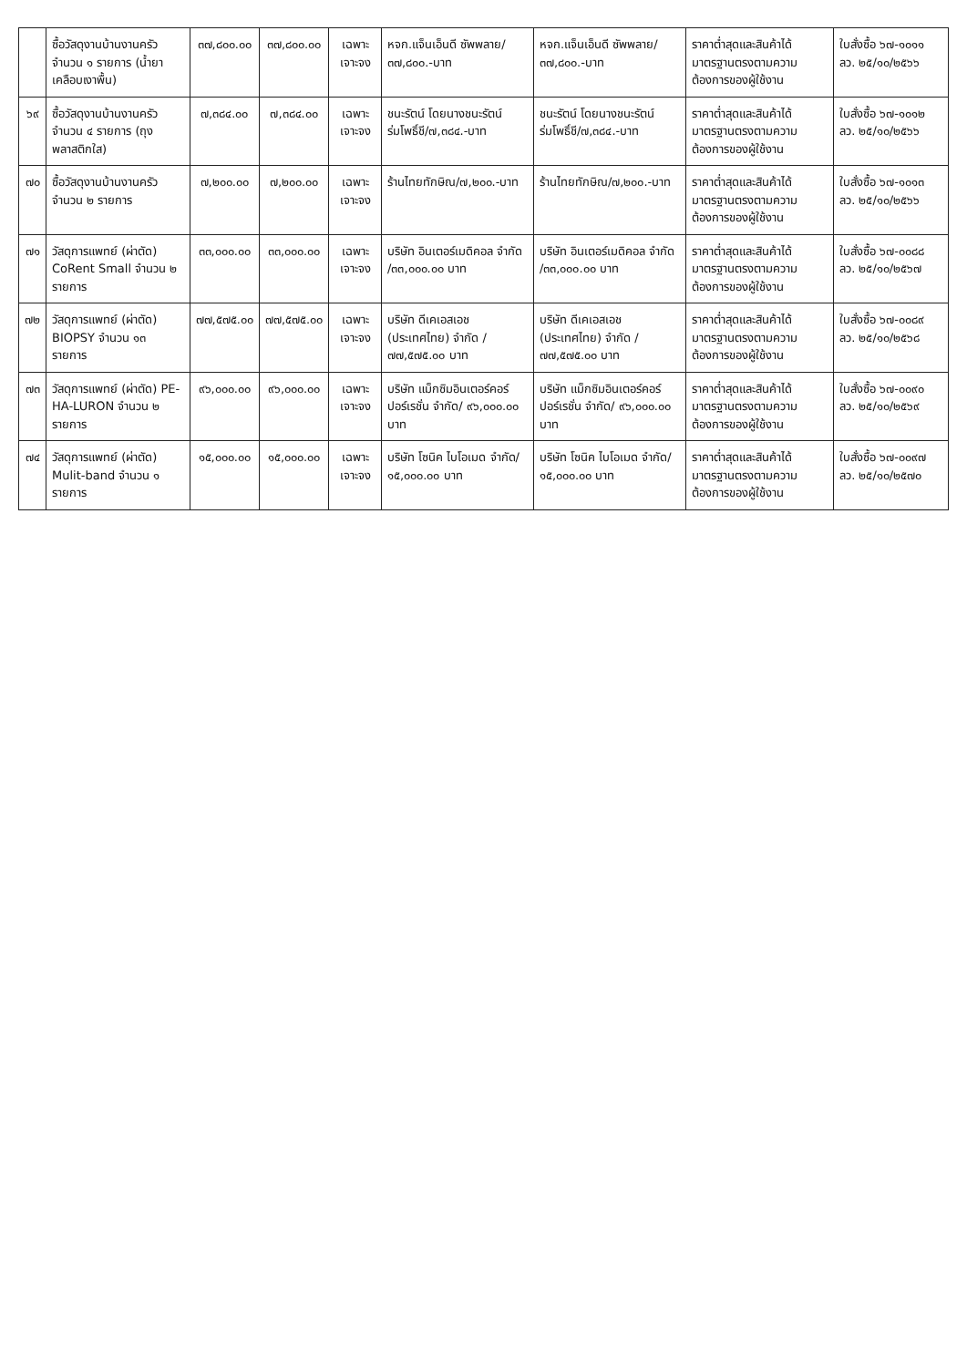| | ซื้อวัสดุงานบ้านงานครัว จำนวน ๑ รายการ (น้ำยาเคลือบเงาพื้น) | ๓๗,๘๐๐.๐๐ | ๓๗,๘๐๐.๐๐ | เฉพาะเจาะจง | หจก.แจ็นเอ็นดี ซัพพลาย/๓๗,๘๐๐.-บาท | หจก.แจ็นเอ็นดี ซัพพลาย/๓๗,๘๐๐.-บาท | ราคาต่ำสุดและสินค้าได้มาตรฐานตรงตามความต้องการของผู้ใช้งาน | ใบสั่งซื้อ ๖๗-๑๐๑๑ ลว. ๒๕/๑๐/๒๕๖๖ |
| ๖๙ | ซื้อวัสดุงานบ้านงานครัว จำนวน ๔ รายการ (ถุงพลาสติกใส) | ๗,๓๘๔.๐๐ | ๗,๓๘๔.๐๐ | เฉพาะเจาะจง | ชนะรัตน์ โดยนางชนะรัตน์ ร่มโพธิ์ชี/๗,๓๘๔.-บาท | ชนะรัตน์ โดยนางชนะรัตน์ ร่มโพธิ์ชี/๗,๓๘๔.-บาท | ราคาต่ำสุดและสินค้าได้มาตรฐานตรงตามความต้องการของผู้ใช้งาน | ใบสั่งซื้อ ๖๗-๑๐๑๒ ลว. ๒๕/๑๐/๒๕๖๖ |
| ๗๐ | ซื้อวัสดุงานบ้านงานครัว จำนวน ๒ รายการ | ๗,๒๐๐.๐๐ | ๗,๒๐๐.๐๐ | เฉพาะเจาะจง | ร้านไทยทักษิณ/๗,๒๐๐.-บาท | ร้านไทยทักษิณ/๗,๒๐๐.-บาท | ราคาต่ำสุดและสินค้าได้มาตรฐานตรงตามความต้องการของผู้ใช้งาน | ใบสั่งซื้อ ๖๗-๑๐๑๓ ลว. ๒๕/๑๐/๒๕๖๖ |
| ๗๑ | วัสดุการแพทย์ (ผ่าตัด) CoRent Small จำนวน ๒ รายการ | ๓๓,๐๐๐.๐๐ | ๓๓,๐๐๐.๐๐ | เฉพาะเจาะจง | บริษัท อินเตอร์เมดิคอล จำกัด /๓๓,๐๐๐.๐๐ บาท | บริษัท อินเตอร์เมดิคอล จำกัด /๓๓,๐๐๐.๐๐ บาท | ราคาต่ำสุดและสินค้าได้มาตรฐานตรงตามความต้องการของผู้ใช้งาน | ใบสั่งซื้อ ๖๗-๐๐๘๘ ลว. ๒๕/๑๐/๒๕๖๗ |
| ๗๒ | วัสดุการแพทย์ (ผ่าตัด) BIOPSY จำนวน ๑๓ รายการ | ๗๗,๕๗๕.๐๐ | ๗๗,๕๗๕.๐๐ | เฉพาะเจาะจง | บริษัท ดีเคเอสเอช (ประเทศไทย) จำกัด / ๗๗,๕๗๕.๐๐ บาท | บริษัท ดีเคเอสเอช (ประเทศไทย) จำกัด / ๗๗,๕๗๕.๐๐ บาท | ราคาต่ำสุดและสินค้าได้มาตรฐานตรงตามความต้องการของผู้ใช้งาน | ใบสั่งซื้อ ๖๗-๐๐๘๙ ลว. ๒๕/๑๐/๒๕๖๘ |
| ๗๓ | วัสดุการแพทย์ (ผ่าตัด) PE-HA-LURON จำนวน ๒ รายการ | ๙๖,๐๐๐.๐๐ | ๙๖,๐๐๐.๐๐ | เฉพาะเจาะจง | บริษัท แม็กซิมอินเตอร์คอร์ปอร์เรชั่น จำกัด/ ๙๖,๐๐๐.๐๐ บาท | บริษัท แม็กซิมอินเตอร์คอร์ปอร์เรชั่น จำกัด/ ๙๖,๐๐๐.๐๐ บาท | ราคาต่ำสุดและสินค้าได้มาตรฐานตรงตามความต้องการของผู้ใช้งาน | ใบสั่งซื้อ ๖๗-๐๐๙๐ ลว. ๒๕/๑๐/๒๕๖๙ |
| ๗๔ | วัสดุการแพทย์ (ผ่าตัด) Mulit-band จำนวน ๑ รายการ | ๑๕,๐๐๐.๐๐ | ๑๕,๐๐๐.๐๐ | เฉพาะเจาะจง | บริษัท โซนิค ไบโอเมด จำกัด/๑๕,๐๐๐.๐๐ บาท | บริษัท โซนิค ไบโอเมด จำกัด/๑๕,๐๐๐.๐๐ บาท | ราคาต่ำสุดและสินค้าได้มาตรฐานตรงตามความต้องการของผู้ใช้งาน | ใบสั่งซื้อ ๖๗-๐๐๙๗ ลว. ๒๕/๑๐/๒๕๗๐ |